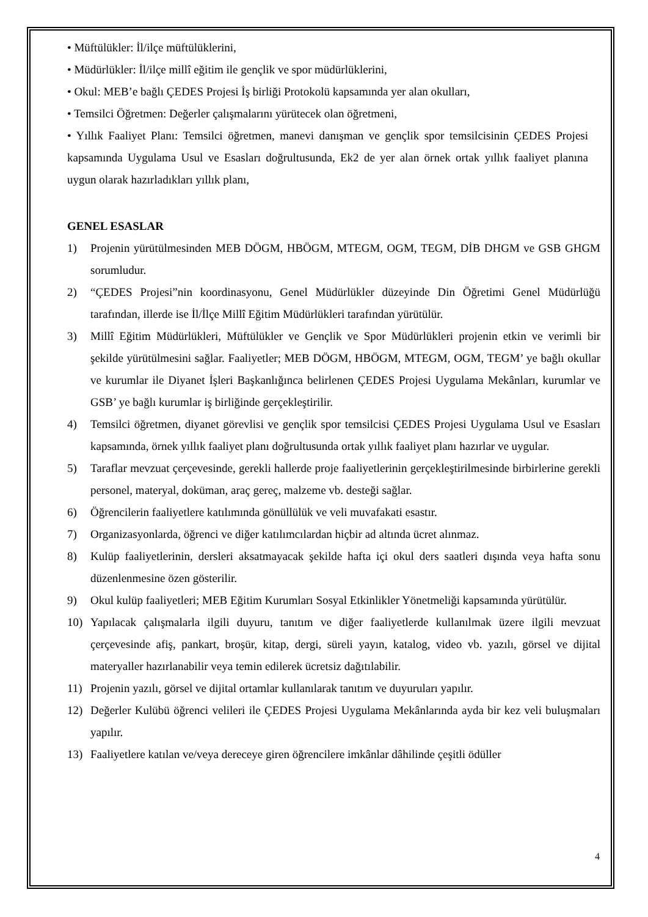• Müftülükler: İl/ilçe müftülüklerini,
• Müdürlükler: İl/ilçe millî eğitim ile gençlik ve spor müdürlüklerini,
• Okul: MEB’e bağlı ÇEDES Projesi İş birliği Protokolü kapsamında yer alan okulları,
• Temsilci Öğretmen: Değerler çalışmalarını yürütecek olan öğretmeni,
• Yıllık Faaliyet Planı: Temsilci öğretmen, manevi danışman ve gençlik spor temsilcisinin ÇEDES Projesi kapsamında Uygulama Usul ve Esasları doğrultusunda, Ek2 de yer alan örnek ortak yıllık faaliyet planına uygun olarak hazırladıkları yıllık planı,
GENEL ESASLAR
1) Projenin yürütülmesinden MEB DÖGM, HBÖGM, MTEGM, OGM, TEGM, DİB DHGM ve GSB GHGM sorumludur.
2) “ÇEDES Projesi”nin koordinasyonu, Genel Müdürlükler düzeyinde Din Öğretimi Genel Müdürlüğü tarafından, illerde ise İl/İlçe Millî Eğitim Müdürlükleri tarafından yürütülür.
3) Millî Eğitim Müdürlükleri, Müftülükler ve Gençlik ve Spor Müdürlükleri projenin etkin ve verimli bir şekilde yürütülmesini sağlar. Faaliyetler; MEB DÖGM, HBÖGM, MTEGM, OGM, TEGM’ ye bağlı okullar ve kurumlar ile Diyanet İşleri Başkanlığınca belirlenen ÇEDES Projesi Uygulama Mekânları, kurumlar ve GSB’ ye bağlı kurumlar iş birliğinde gerçekleştirilir.
4) Temsilci öğretmen, diyanet görevlisi ve gençlik spor temsilcisi ÇEDES Projesi Uygulama Usul ve Esasları kapsamında, örnek yıllık faaliyet planı doğrultusunda ortak yıllık faaliyet planı hazırlar ve uygular.
5) Taraflar mevzuat çerçevesinde, gerekli hallerde proje faaliyetlerinin gerçekleştirilmesinde birbirlerine gerekli personel, materyal, doküman, araç gereç, malzeme vb. desteği sağlar.
6) Öğrencilerin faaliyetlere katılımında gönüllülük ve veli muvafakati esastır.
7) Organizasyonlarda, öğrenci ve diğer katılımcılardan hiçbir ad altında ücret alınmaz.
8) Kulüp faaliyetlerinin, dersleri aksatmayacak şekilde hafta içi okul ders saatleri dışında veya hafta sonu düzenlenmesine özen gösterilir.
9) Okul kulüp faaliyetleri; MEB Eğitim Kurumları Sosyal Etkinlikler Yönetmeliği kapsamında yürütülür.
10) Yapılacak çalışmalarla ilgili duyuru, tanıtım ve diğer faaliyetlerde kullanılmak üzere ilgili mevzuat çerçevesinde afiş, pankart, broşür, kitap, dergi, süreli yayın, katalog, video vb. yazılı, görsel ve dijital materyaller hazırlanabilir veya temin edilerek ücretsiz dağıtılabilir.
11) Projenin yazılı, görsel ve dijital ortamlar kullanılarak tanıtım ve duyuruları yapılır.
12) Değerler Kulübü öğrenci velileri ile ÇEDES Projesi Uygulama Mekânlarında ayda bir kez veli buluşmaları yapılır.
13) Faaliyetlere katılan ve/veya dereceye giren öğrencilere imkânlar dâhilinde çeşitli ödüller
4